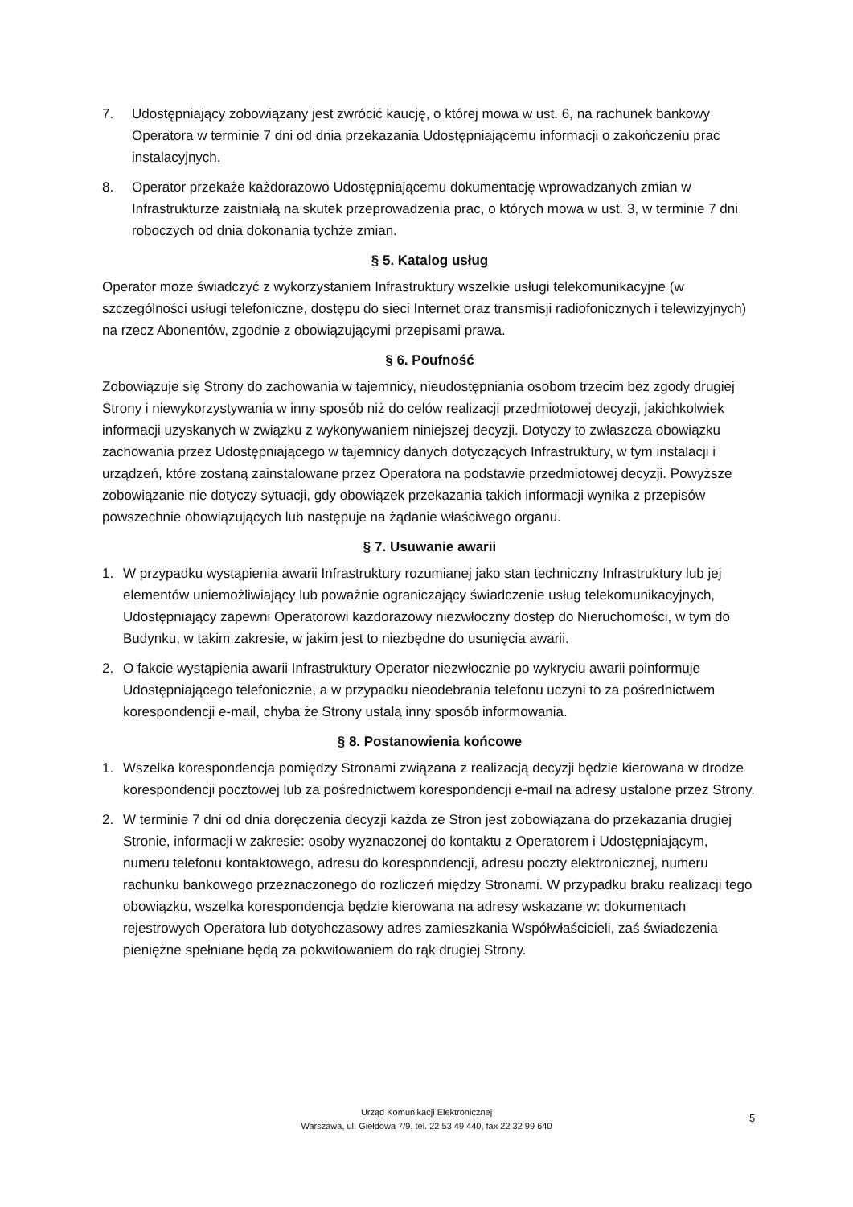7. Udostępniający zobowiązany jest zwrócić kaucję, o której mowa w ust. 6, na rachunek bankowy Operatora w terminie 7 dni od dnia przekazania Udostępniającemu informacji o zakończeniu prac instalacyjnych.
8. Operator przekaże każdorazowo Udostępniającemu dokumentację wprowadzanych zmian w Infrastrukturze zaistniałą na skutek przeprowadzenia prac, o których mowa w ust. 3, w terminie 7 dni roboczych od dnia dokonania tychże zmian.
§ 5. Katalog usług
Operator może świadczyć z wykorzystaniem Infrastruktury wszelkie usługi telekomunikacyjne (w szczególności usługi telefoniczne, dostępu do sieci Internet oraz transmisji radiofonicznych i telewizyjnych) na rzecz Abonentów, zgodnie z obowiązującymi przepisami prawa.
§ 6. Poufność
Zobowiązuje się Strony do zachowania w tajemnicy, nieudostępniania osobom trzecim bez zgody drugiej Strony i niewykorzystywania w inny sposób niż do celów realizacji przedmiotowej decyzji, jakichkolwiek informacji uzyskanych w związku z wykonywaniem niniejszej decyzji. Dotyczy to zwłaszcza obowiązku zachowania przez Udostępniającego w tajemnicy danych dotyczących Infrastruktury, w tym instalacji i urządzeń, które zostaną zainstalowane przez Operatora na podstawie przedmiotowej decyzji. Powyższe zobowiązanie nie dotyczy sytuacji, gdy obowiązek przekazania takich informacji wynika z przepisów powszechnie obowiązujących lub następuje na żądanie właściwego organu.
§ 7. Usuwanie awarii
1. W przypadku wystąpienia awarii Infrastruktury rozumianej jako stan techniczny Infrastruktury lub jej elementów uniemożliwiający lub poważnie ograniczający świadczenie usług telekomunikacyjnych, Udostępniający zapewni Operatorowi każdorazowy niezwłoczny dostęp do Nieruchomości, w tym do Budynku, w takim zakresie, w jakim jest to niezbędne do usunięcia awarii.
2. O fakcie wystąpienia awarii Infrastruktury Operator niezwłocznie po wykryciu awarii poinformuje Udostępniającego telefonicznie, a w przypadku nieodebrania telefonu uczyni to za pośrednictwem korespondencji e-mail, chyba że Strony ustalą inny sposób informowania.
§ 8. Postanowienia końcowe
1. Wszelka korespondencja pomiędzy Stronami związana z realizacją decyzji będzie kierowana w drodze korespondencji pocztowej lub za pośrednictwem korespondencji e-mail na adresy ustalone przez Strony.
2. W terminie 7 dni od dnia doręczenia decyzji każda ze Stron jest zobowiązana do przekazania drugiej Stronie, informacji w zakresie: osoby wyznaczonej do kontaktu z Operatorem i Udostępniającym, numeru telefonu kontaktowego, adresu do korespondencji, adresu poczty elektronicznej, numeru rachunku bankowego przeznaczonego do rozliczeń między Stronami. W przypadku braku realizacji tego obowiązku, wszelka korespondencja będzie kierowana na adresy wskazane w: dokumentach rejestrowych Operatora lub dotychczasowy adres zamieszkania Współwłaścicieli, zaś świadczenia pieniężne spełniane będą za pokwitowaniem do rąk drugiej Strony.
Urząd Komunikacji Elektronicznej
Warszawa, ul. Giełdowa 7/9, tel. 22 53 49 440, fax 22 32 99 640
5